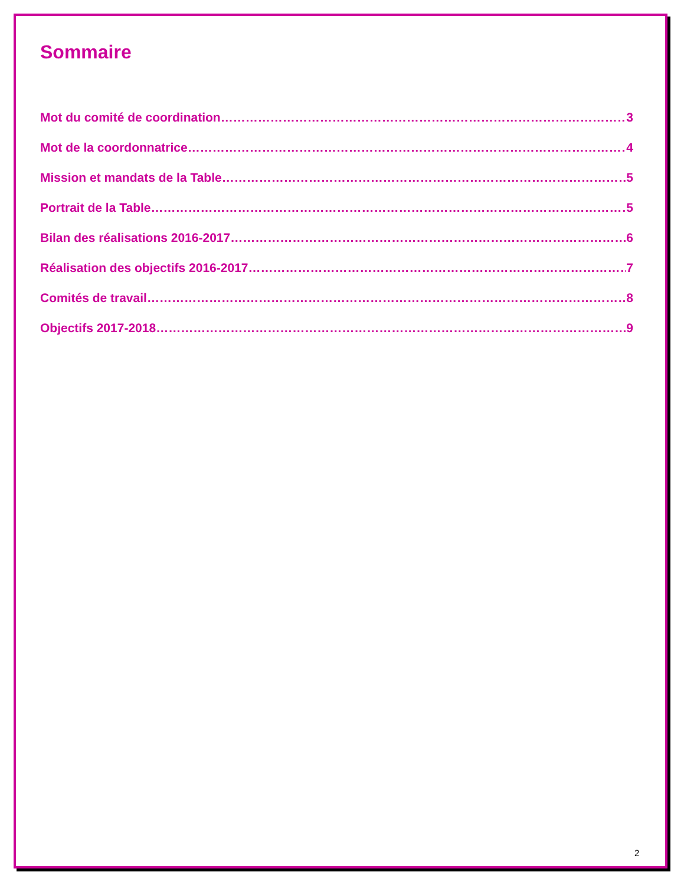Sommaire
Mot du comité de coordination 3
Mot de la coordonnatrice 4
Mission et mandats de la Table 5
Portrait de la Table 5
Bilan des réalisations 2016-2017 6
Réalisation des objectifs 2016-2017 7
Comités de travail 8
Objectifs 2017-2018 9
2